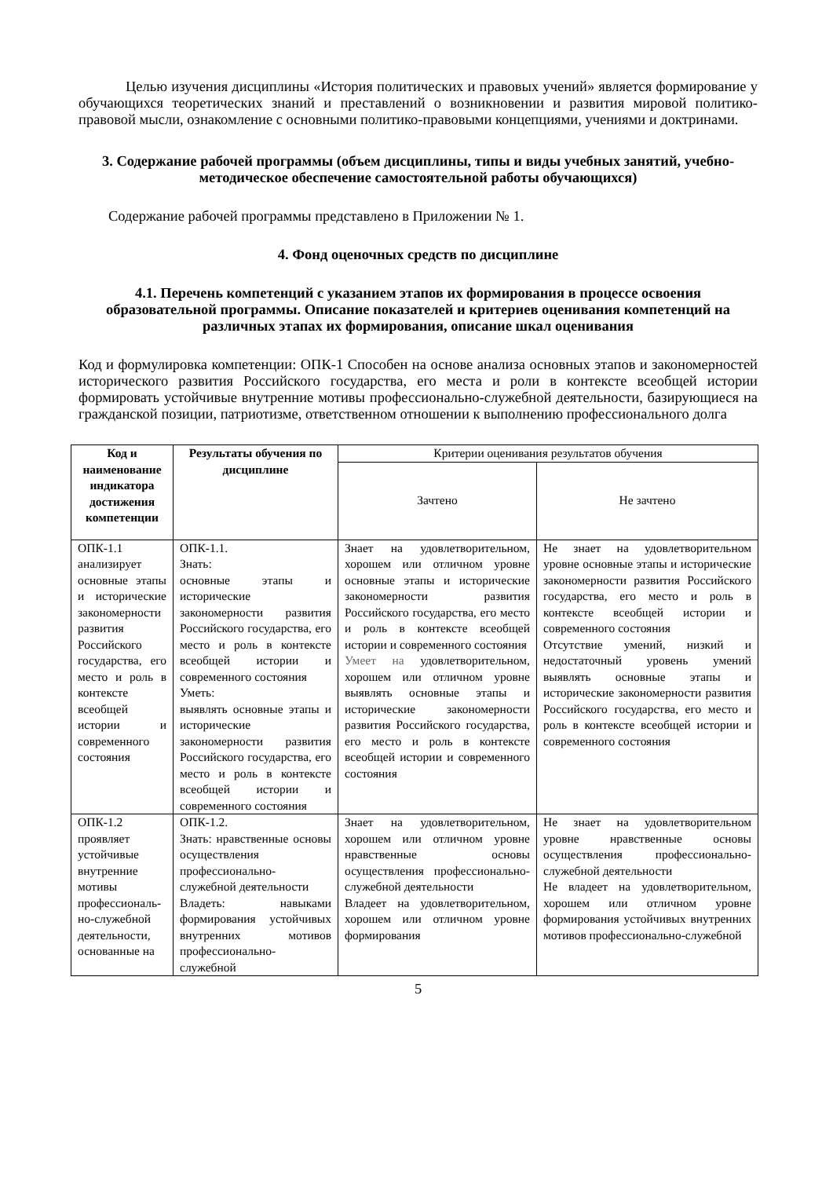Целью изучения дисциплины «История политических и правовых учений» является формирование у обучающихся теоретических знаний и преставлений о возникновении и развития мировой политико-правовой мысли, ознакомление с основными политико-правовыми концепциями, учениями и доктринами.
3. Содержание рабочей программы (объем дисциплины, типы и виды учебных занятий, учебно-методическое обеспечение самостоятельной работы обучающихся)
Содержание рабочей программы представлено в Приложении № 1.
4. Фонд оценочных средств по дисциплине
4.1. Перечень компетенций с указанием этапов их формирования в процессе освоения образовательной программы. Описание показателей и критериев оценивания компетенций на различных этапах их формирования, описание шкал оценивания
Код и формулировка компетенции: ОПК-1 Способен на основе анализа основных этапов и закономерностей исторического развития Российского государства, его места и роли в контексте всеобщей истории формировать устойчивые внутренние мотивы профессионально-служебной деятельности, базирующиеся на гражданской позиции, патриотизме, ответственном отношении к выполнению профессионального долга
| Код и наименование индикатора достижения компетенции | Результаты обучения по дисциплине | Критерии оценивания результатов обучения | |
| | | Зачтено | Не зачтено |
| ОПК-1.1 анализирует основные этапы и исторические закономерности развития Российского государства, его место и роль в контексте всеобщей истории и современного состояния | ОПК-1.1. Знать: основные этапы и исторические закономерности развития Российского государства, его место и роль в контексте всеобщей истории и современного состояния Уметь: выявлять основные этапы и исторические закономерности развития Российского государства, его место и роль в контексте всеобщей истории и современного состояния | Знает на удовлетворительном, хорошем или отличном уровне основные этапы и исторические закономерности развития Российского государства, его место и роль в контексте всеобщей истории и современного состояния Умеет на удовлетворительном, хорошем или отличном уровне выявлять основные этапы и исторические закономерности развития Российского государства, его место и роль в контексте всеобщей истории и современного состояния | Не знает на удовлетворительном уровне основные этапы и исторические закономерности развития Российского государства, его место и роль в контексте всеобщей истории и современного состояния Отсутствие умений, низкий и недостаточный уровень умений выявлять основные этапы и исторические закономерности развития Российского государства, его место и роль в контексте всеобщей истории и современного состояния |
| ОПК-1.2 проявляет устойчивые внутренние мотивы профессиональ-но-служебной деятельности, основанные на | ОПК-1.2. Знать: нравственные основы осуществления профессионально-служебной деятельности Владеть: навыками формирования устойчивых внутренних мотивов профессионально-служебной | Знает на удовлетворительном, хорошем или отличном уровне нравственные основы осуществления профессионально-служебной деятельности Владеет на удовлетворительном, хорошем или отличном уровне формирования | Не знает на удовлетворительном уровне нравственные основы осуществления профессионально-служебной деятельности Не владеет на удовлетворительном, хорошем или отличном уровне формирования устойчивых внутренних мотивов профессионально-служебной |
5